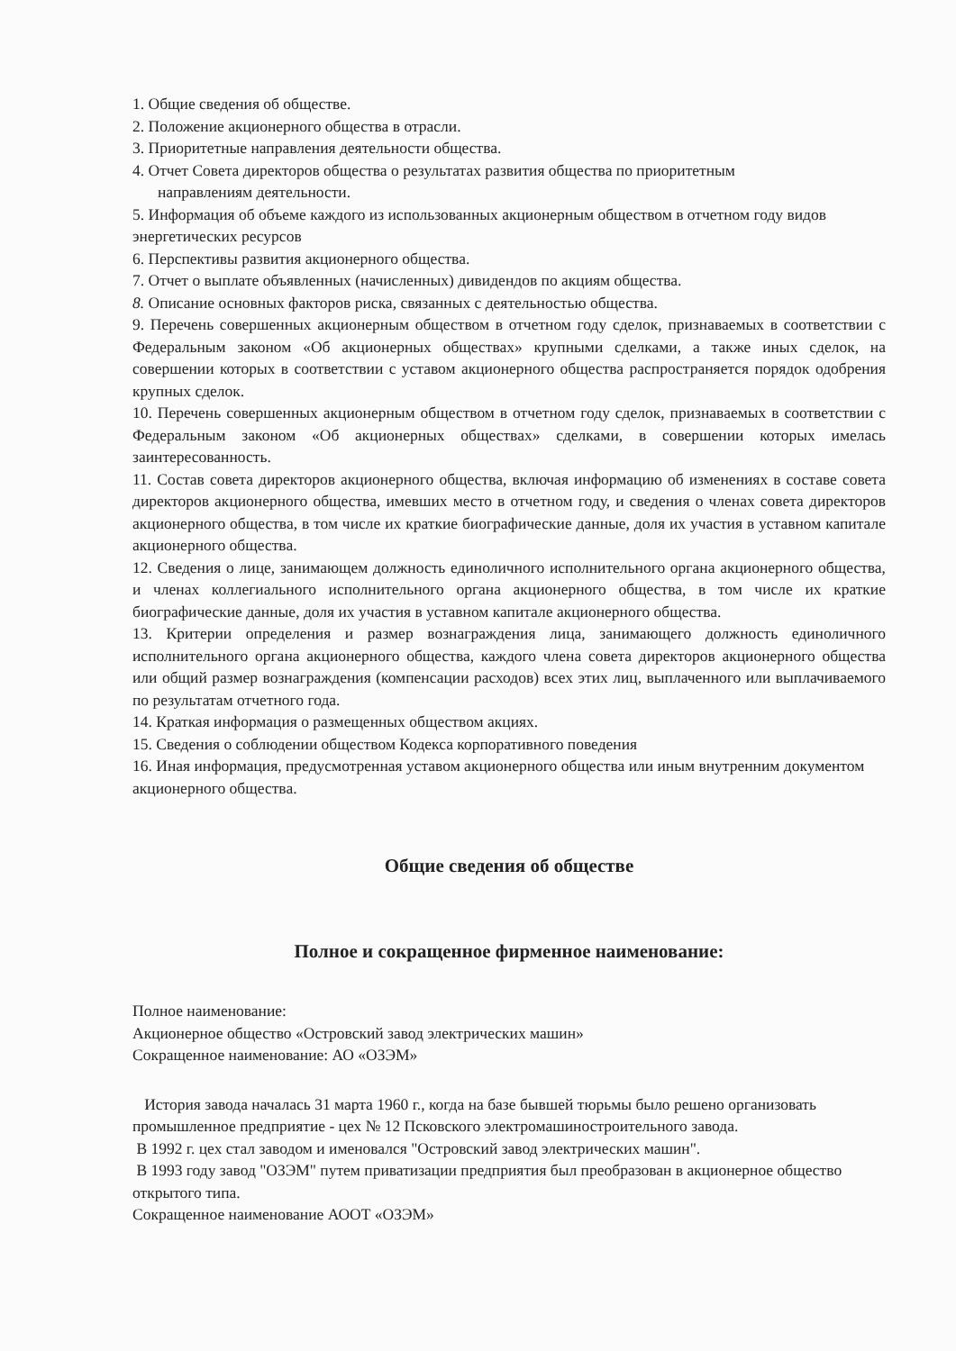1. Общие сведения об обществе.
2. Положение акционерного общества в отрасли.
3. Приоритетные направления деятельности общества.
4. Отчет Совета директоров общества о результатах развития общества по приоритетным
направлениям деятельности.
5. Информация об объеме каждого из использованных акционерным обществом в отчетном году видов энергетических ресурсов
6. Перспективы развития акционерного общества.
7. Отчет о выплате объявленных (начисленных) дивидендов по акциям общества.
8. Описание основных факторов риска, связанных с деятельностью общества.
9. Перечень совершенных акционерным обществом в отчетном году сделок, признаваемых в соответствии с Федеральным законом «Об акционерных обществах» крупными сделками, а также иных сделок, на совершении которых в соответствии с уставом акционерного общества распространяется порядок одобрения крупных сделок.
10. Перечень совершенных акционерным обществом в отчетном году сделок, признаваемых в соответствии с Федеральным законом «Об акционерных обществах» сделками, в совершении которых имелась заинтересованность.
11. Состав совета директоров акционерного общества, включая информацию об изменениях в составе совета директоров акционерного общества, имевших место в отчетном году, и сведения о членах совета директоров акционерного общества, в том числе их краткие биографические данные, доля их участия в уставном капитале акционерного общества.
12. Сведения о лице, занимающем должность единоличного исполнительного органа акционерного общества, и членах коллегиального исполнительного органа акционерного общества, в том числе их краткие биографические данные, доля их участия в уставном капитале акционерного общества.
13. Критерии определения и размер вознаграждения лица, занимающего должность единоличного исполнительного органа акционерного общества, каждого члена совета директоров акционерного общества или общий размер вознаграждения (компенсации расходов) всех этих лиц, выплаченного или выплачиваемого по результатам отчетного года.
14. Краткая информация о размещенных обществом акциях.
15. Сведения о соблюдении обществом Кодекса корпоративного поведения
16. Иная информация, предусмотренная уставом акционерного общества или иным внутренним документом акционерного общества.
Общие сведения об обществе
Полное и сокращенное фирменное наименование:
Полное наименование:
Акционерное общество «Островский завод электрических машин»
Сокращенное наименование: АО «ОЗЭМ»
История завода началась 31 марта 1960 г., когда на базе бывшей тюрьмы было решено организовать промышленное предприятие - цех № 12 Псковского электромашиностроительного завода.
В 1992 г. цех стал заводом и именовался "Островский завод электрических машин".
В 1993 году завод "ОЗЭМ" путем приватизации предприятия был преобразован в акционерное общество открытого типа.
Сокращенное наименование АООТ «ОЗЭМ»